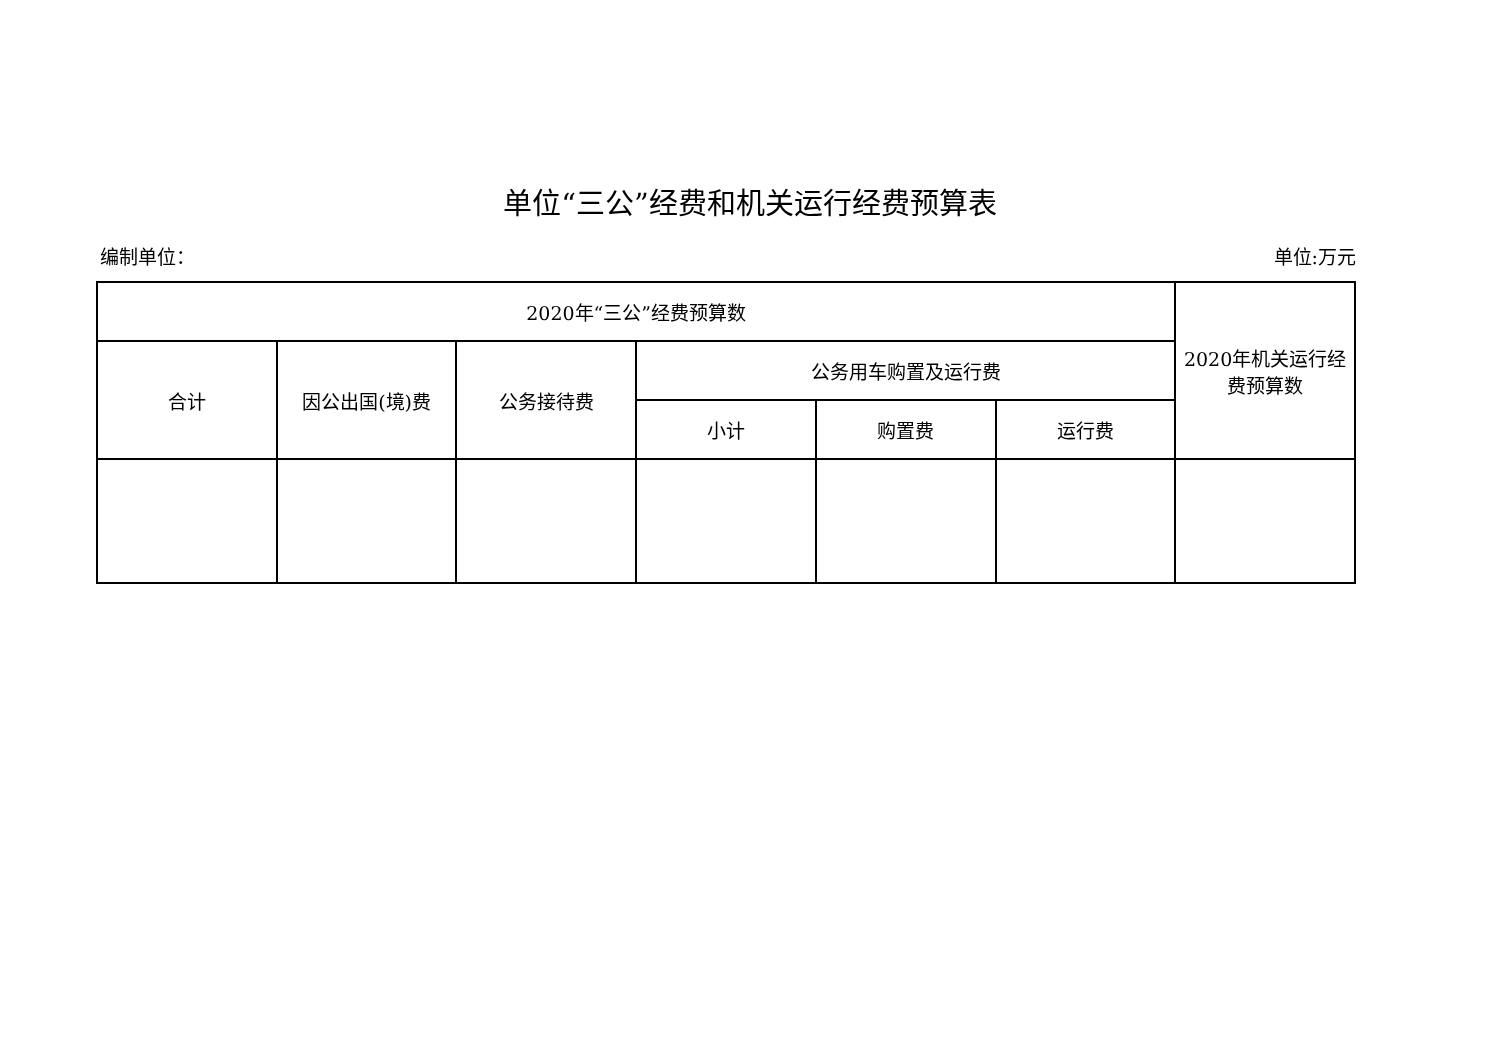单位“三公”经费和机关运行经费预算表
编制单位： 单位:万元
| 2020年“三公”经费预算数 | | | | | | 2020年机关运行经费预算数 |
| --- | --- | --- | --- | --- | --- | --- |
| 合计 | 因公出国(境)费 | 公务接待费 | 公务用车购置及运行费 | | | |
| | | | 小计 | 购置费 | 运行费 | |